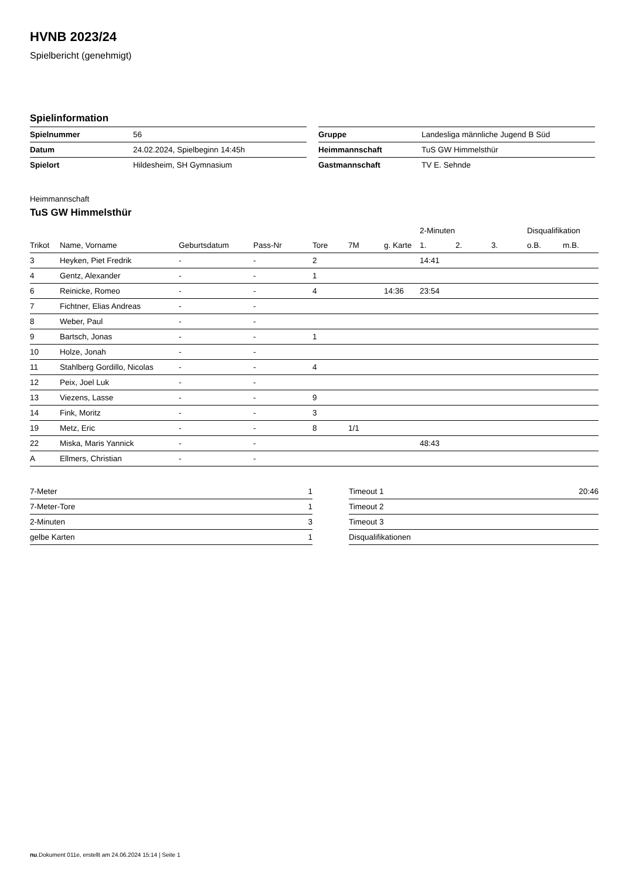HVNB 2023/24
Spielbericht (genehmigt)
Spielinformation
| Spielnummer | 56 |
| Datum | 24.02.2024, Spielbeginn 14:45h |
| Spielort | Hildesheim, SH Gymnasium |
| Gruppe | Landesliga männliche Jugend B Süd |
| Heimmannschaft | TuS GW Himmelsthür |
| Gastmannschaft | TV E. Sehnde |
Heimmannschaft
TuS GW Himmelsthür
| | | | | | | | 2-Minuten | | | Disqualifikation | |
| --- | --- | --- | --- | --- | --- | --- | --- | --- | --- | --- | --- |
| Trikot | Name, Vorname | Geburtsdatum | Pass-Nr | Tore | 7M | g. Karte | 1. | 2. | 3. | o.B. | m.B. |
| 3 | Heyken, Piet Fredrik | - | - | 2 | | | 14:41 | | | | |
| 4 | Gentz, Alexander | - | - | 1 | | | | | | | |
| 6 | Reinicke, Romeo | - | - | 4 | | 14:36 | 23:54 | | | | |
| 7 | Fichtner, Elias Andreas | - | - | | | | | | | | |
| 8 | Weber, Paul | - | - | | | | | | | | |
| 9 | Bartsch, Jonas | - | - | 1 | | | | | | | |
| 10 | Holze, Jonah | - | - | | | | | | | | |
| 11 | Stahlberg Gordillo, Nicolas | - | - | 4 | | | | | | | |
| 12 | Peix, Joel Luk | - | - | | | | | | | | |
| 13 | Viezens, Lasse | - | - | 9 | | | | | | | |
| 14 | Fink, Moritz | - | - | 3 | | | | | | | |
| 19 | Metz, Eric | - | - | 8 | 1/1 | | | | | | |
| 22 | Miska, Maris Yannick | - | - | | | | 48:43 | | | | |
| A | Ellmers, Christian | - | - | | | | | | | | |
| 7-Meter | 1 |
| 7-Meter-Tore | 1 |
| 2-Minuten | 3 |
| gelbe Karten | 1 |
| Timeout 1 | 20:46 |
| Timeout 2 | |
| Timeout 3 | |
| Disqualifikationen | |
nu.Dokument 011e, erstellt am 24.06.2024 15:14 | Seite 1